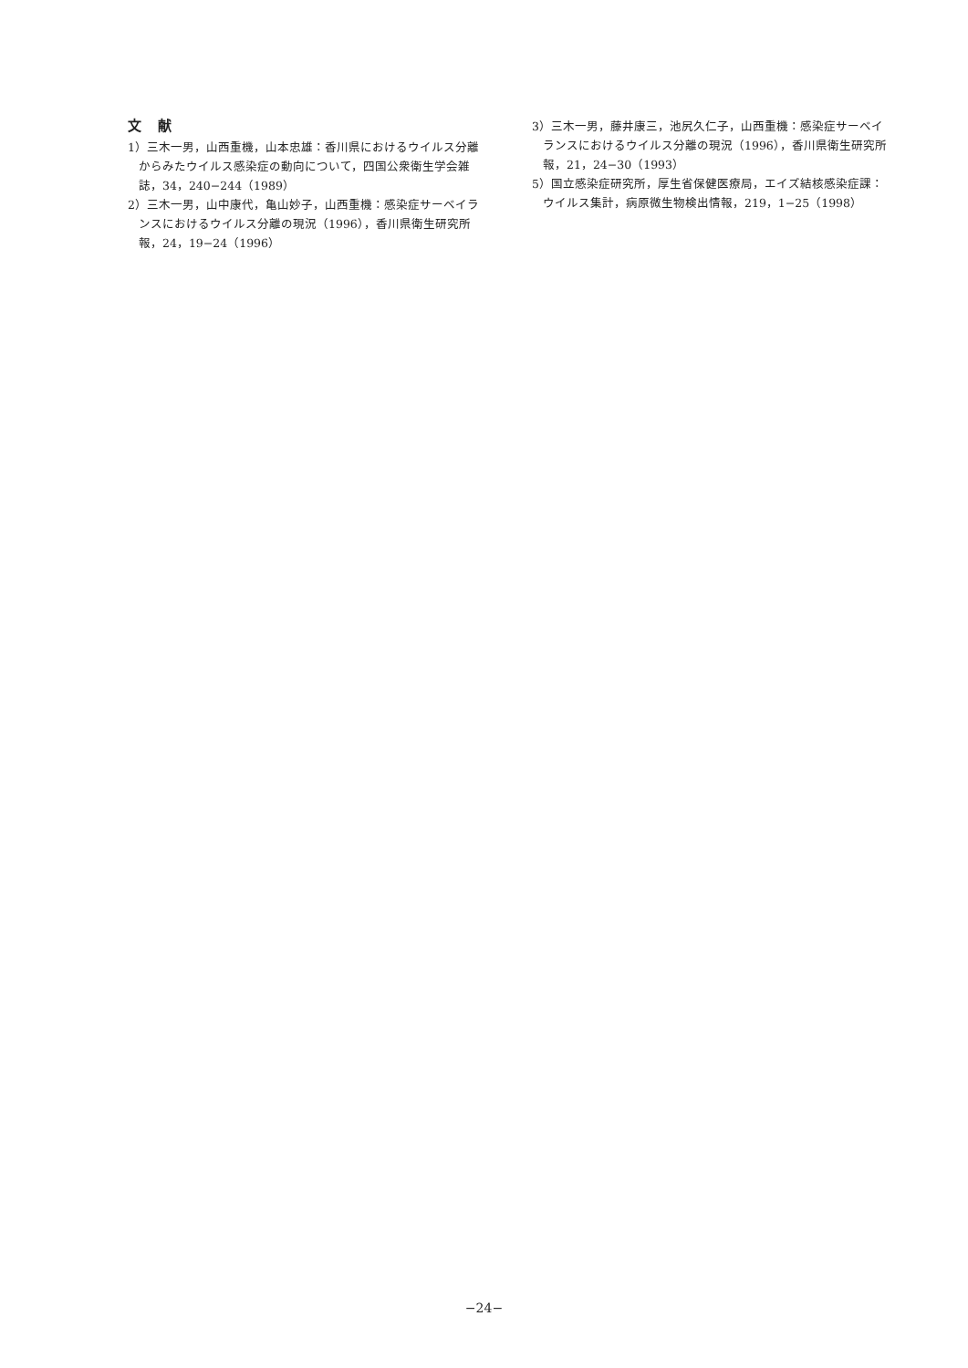文献
1）三木一男，山西重機，山本忠雄：香川県におけるウイルス分離からみたウイルス感染症の動向について，四国公衆衛生学会雑誌，34，240−244（1989）
2）三木一男，山中康代，亀山妙子，山西重機：感染症サーベイランスにおけるウイルス分離の現況（1996），香川県衛生研究所報，24，19−24（1996）
3）三木一男，藤井康三，池尻久仁子，山西重機：感染症サーベイランスにおけるウイルス分離の現況（1996），香川県衛生研究所報，21，24−30（1993）
5）国立感染症研究所，厚生省保健医療局，エイズ結核感染症課：ウイルス集計，病原微生物検出情報，219，1−25（1998）
−24−